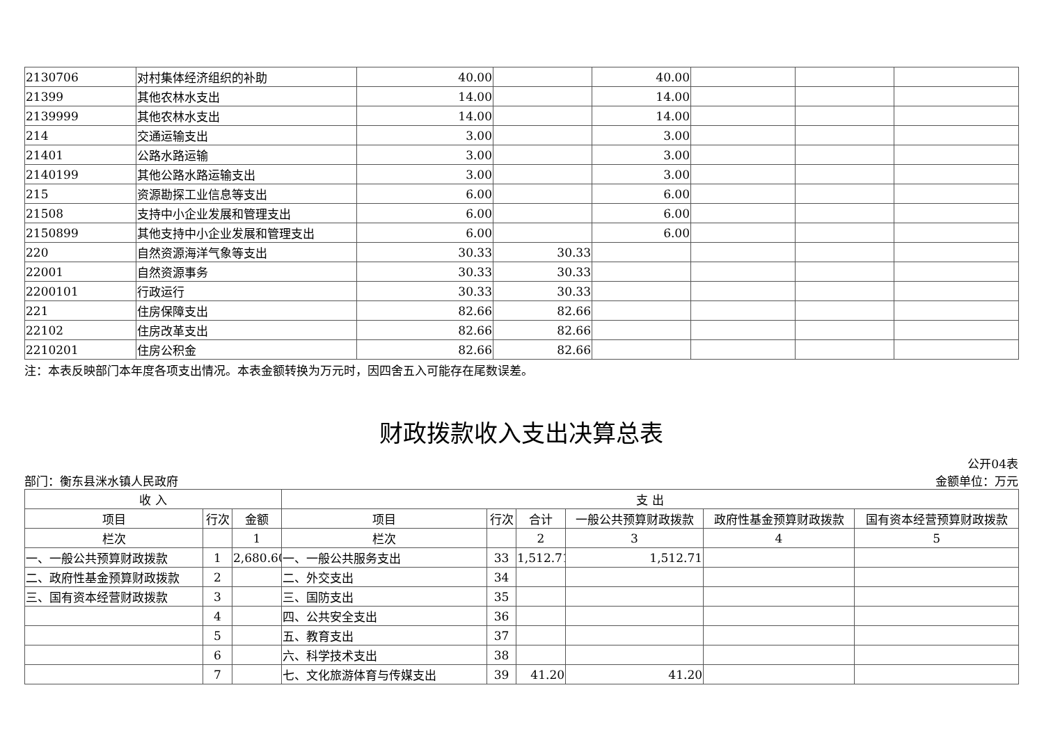| 2130706 | 对村集体经济组织的补助 | 40.00 | | 40.00 | | | |
| 21399 | 其他农林水支出 | 14.00 | | 14.00 | | | |
| 2139999 | 其他农林水支出 | 14.00 | | 14.00 | | | |
| 214 | 交通运输支出 | 3.00 | | 3.00 | | | |
| 21401 | 公路水路运输 | 3.00 | | 3.00 | | | |
| 2140199 | 其他公路水路运输支出 | 3.00 | | 3.00 | | | |
| 215 | 资源勘探工业信息等支出 | 6.00 | | 6.00 | | | |
| 21508 | 支持中小企业发展和管理支出 | 6.00 | | 6.00 | | | |
| 2150899 | 其他支持中小企业发展和管理支出 | 6.00 | | 6.00 | | | |
| 220 | 自然资源海洋气象等支出 | 30.33 | 30.33 | | | | |
| 22001 | 自然资源事务 | 30.33 | 30.33 | | | | |
| 2200101 | 行政运行 | 30.33 | 30.33 | | | | |
| 221 | 住房保障支出 | 82.66 | 82.66 | | | | |
| 22102 | 住房改革支出 | 82.66 | 82.66 | | | | |
| 2210201 | 住房公积金 | 82.66 | 82.66 | | | | |
注：本表反映部门本年度各项支出情况。本表金额转换为万元时，因四舍五入可能存在尾数误差。
财政拨款收入支出决算总表
公开04表
部门：衡东县洣水镇人民政府 金额单位：万元
| 收 入 | | | 支 出 | | | | | |
| --- | --- | --- | --- | --- | --- | --- | --- | --- |
| 项目 | 行次 | 金额 | 项目 | 行次 | 合计 | 一般公共预算财政拨款 | 政府性基金预算财政拨款 | 国有资本经营预算财政拨款 |
| 栏次 | | 1 | 栏次 | | 2 | 3 | 4 | 5 |
| 一、一般公共预算财政拨款 | 1 | 2,680.60 | 一、一般公共服务支出 | 33 | 1,512.71 | 1,512.71 | | |
| 二、政府性基金预算财政拨款 | 2 | | 二、外交支出 | 34 | | | | |
| 三、国有资本经营财政拨款 | 3 | | 三、国防支出 | 35 | | | | |
| | 4 | | 四、公共安全支出 | 36 | | | | |
| | 5 | | 五、教育支出 | 37 | | | | |
| | 6 | | 六、科学技术支出 | 38 | | | | |
| | 7 | | 七、文化旅游体育与传媒支出 | 39 | 41.20 | 41.20 | | |